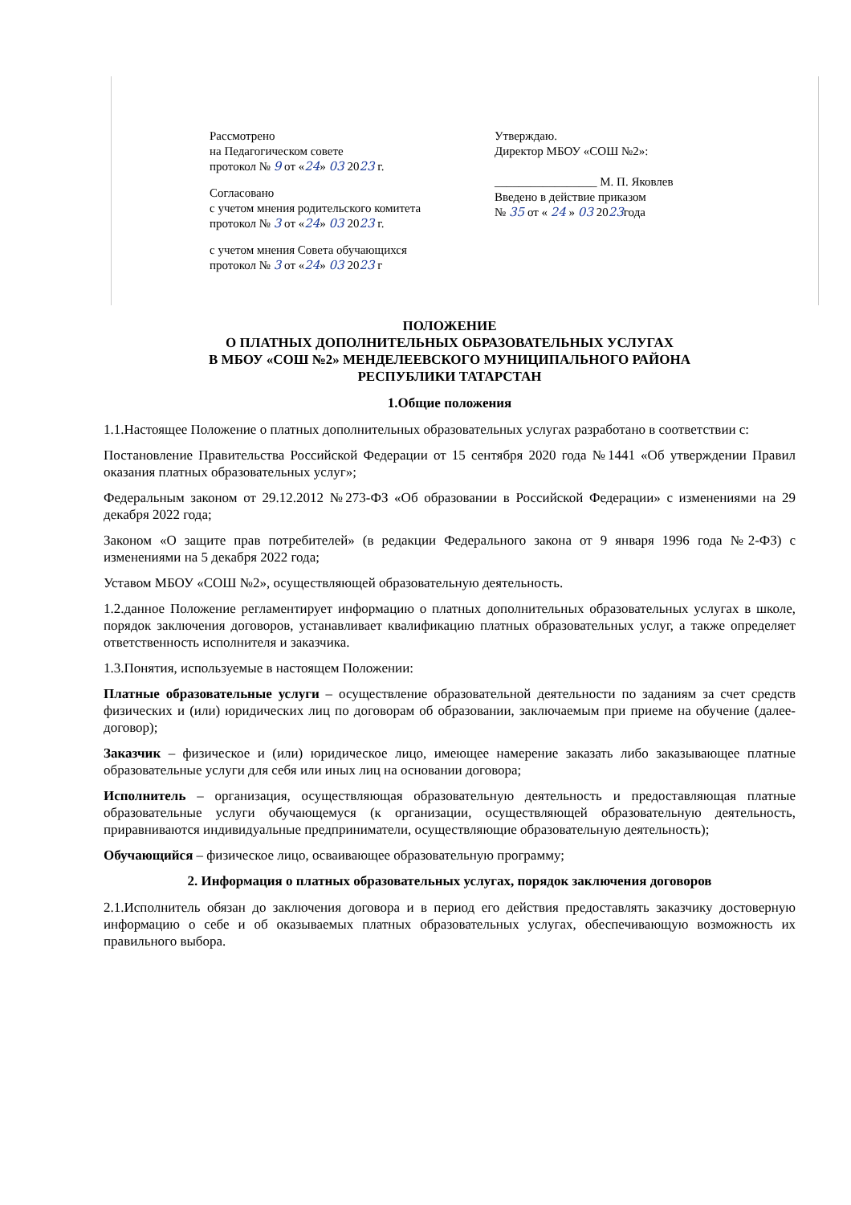Рассмотрено
на Педагогическом совете
протокол № 9 от «24» 03 2023 г.
Согласовано
с учетом мнения родительского комитета
протокол № 3 от «24» 03 2023 г.
с учетом мнения Совета обучающихся
протокол № 3 от «24» 03 2023 г
Утверждаю.
Директор МБОУ «СОШ №2»:
_________________ М. П. Яковлев
Введено в действие приказом
№ 35 от « 24 » 03 2023года
ПОЛОЖЕНИЕ
О ПЛАТНЫХ ДОПОЛНИТЕЛЬНЫХ ОБРАЗОВАТЕЛЬНЫХ УСЛУГАХ
В МБОУ «СОШ №2» МЕНДЕЛЕЕВСКОГО МУНИЦИПАЛЬНОГО РАЙОНА
РЕСПУБЛИКИ ТАТАРСТАН
1.Общие положения
1.1.Настоящее Положение о платных дополнительных образовательных услугах разработано в соответствии с:
Постановление Правительства Российской Федерации от 15 сентября 2020 года №1441 «Об утверждении Правил оказания платных образовательных услуг»;
Федеральным законом от 29.12.2012 №273-ФЗ «Об образовании в Российской Федерации» с изменениями на 29 декабря 2022 года;
Законом «О защите прав потребителей» (в редакции Федерального закона от 9 января 1996 года №2-ФЗ) с изменениями на 5 декабря 2022 года;
Уставом МБОУ «СОШ №2», осуществляющей образовательную деятельность.
1.2.данное Положение регламентирует информацию о платных дополнительных образовательных услугах в школе, порядок заключения договоров, устанавливает квалификацию платных образовательных услуг, а также определяет ответственность исполнителя и заказчика.
1.3.Понятия, используемые в настоящем Положении:
Платные образовательные услуги – осуществление образовательной деятельности по заданиям за счет средств физических и (или) юридических лиц по договорам об образовании, заключаемым при приеме на обучение (далее-договор);
Заказчик – физическое и (или) юридическое лицо, имеющее намерение заказать либо заказывающее платные образовательные услуги для себя или иных лиц на основании договора;
Исполнитель – организация, осуществляющая образовательную деятельность и предоставляющая платные образовательные услуги обучающемуся (к организации, осуществляющей образовательную деятельность, приравниваются индивидуальные предприниматели, осуществляющие образовательную деятельность);
Обучающийся – физическое лицо, осваивающее образовательную программу;
2. Информация о платных образовательных услугах, порядок заключения договоров
2.1.Исполнитель обязан до заключения договора и в период его действия предоставлять заказчику достоверную информацию о себе и об оказываемых платных образовательных услугах, обеспечивающую возможность их правильного выбора.